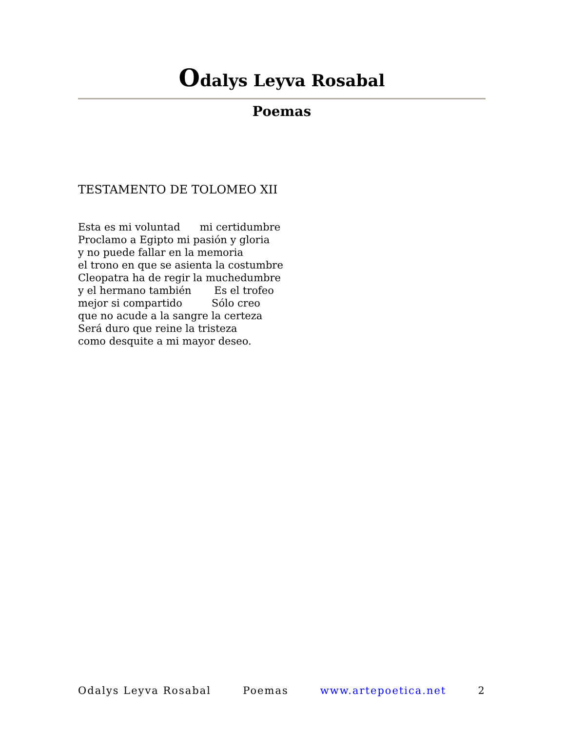Odalys Leyva Rosabal
Poemas
TESTAMENTO DE TOLOMEO XII
Esta es mi voluntad mi certidumbre Proclamo a Egipto mi pasión y gloria y no puede fallar en la memoria el trono en que se asienta la costumbre Cleopatra ha de regir la muchedumbre y el hermano también Es el trofeo mejor si compartido Sólo creo que no acude a la sangre la certeza Será duro que reine la tristeza como desquite a mi mayor deseo.
Odalys Leyva Rosabal Poemas www.artepoetica.net 2